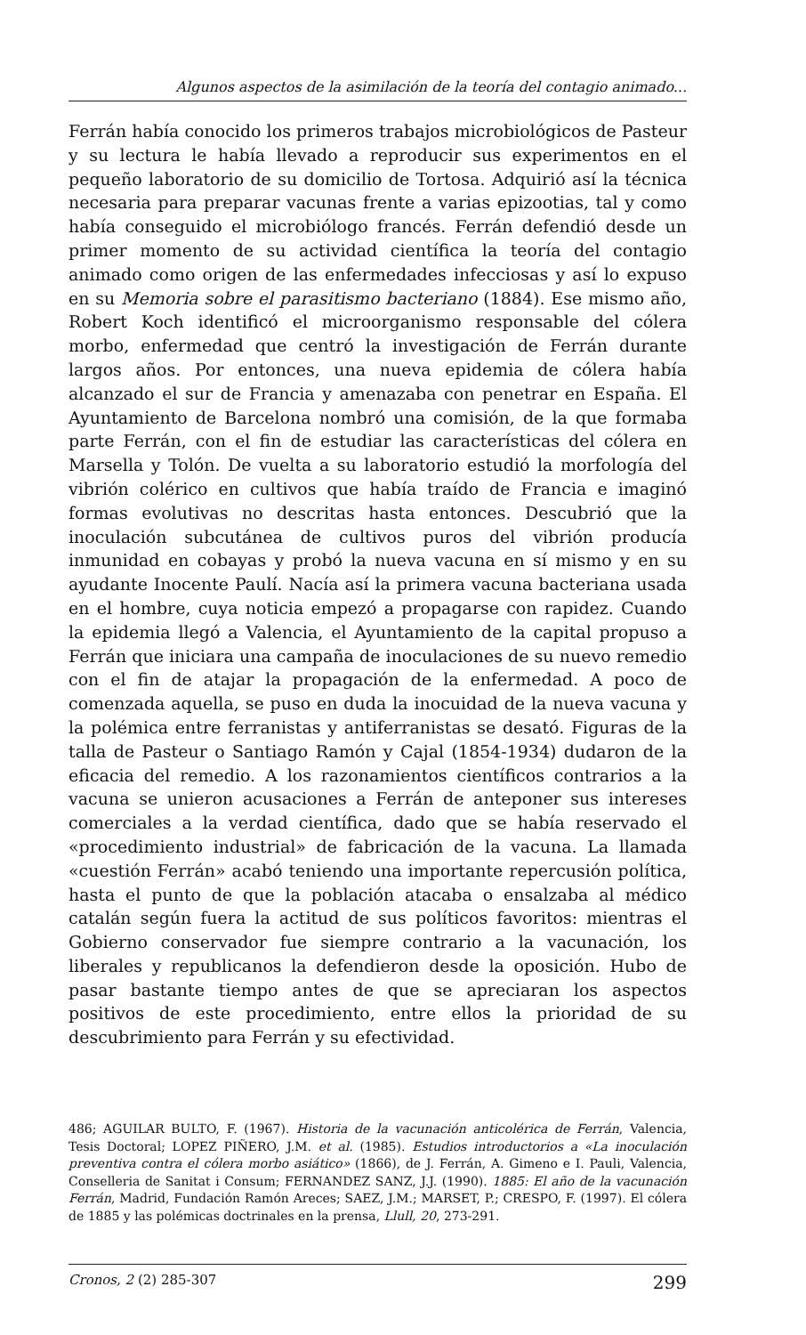Algunos aspectos de la asimilación de la teoría del contagio animado...
Ferrán había conocido los primeros trabajos microbiológicos de Pasteur y su lectura le había llevado a reproducir sus experimentos en el pequeño laboratorio de su domicilio de Tortosa. Adquirió así la técnica necesaria para preparar vacunas frente a varias epizootias, tal y como había conseguido el microbiólogo francés. Ferrán defendió desde un primer momento de su actividad científica la teoría del contagio animado como origen de las enfermedades infecciosas y así lo expuso en su Memoria sobre el parasitismo bacteriano (1884). Ese mismo año, Robert Koch identificó el microorganismo responsable del cólera morbo, enfermedad que centró la investigación de Ferrán durante largos años. Por entonces, una nueva epidemia de cólera había alcanzado el sur de Francia y amenazaba con penetrar en España. El Ayuntamiento de Barcelona nombró una comisión, de la que formaba parte Ferrán, con el fin de estudiar las características del cólera en Marsella y Tolón. De vuelta a su laboratorio estudió la morfología del vibrión colérico en cultivos que había traído de Francia e imaginó formas evolutivas no descritas hasta entonces. Descubrió que la inoculación subcutánea de cultivos puros del vibrión producía inmunidad en cobayas y probó la nueva vacuna en sí mismo y en su ayudante Inocente Paulí. Nacía así la primera vacuna bacteriana usada en el hombre, cuya noticia empezó a propagarse con rapidez. Cuando la epidemia llegó a Valencia, el Ayuntamiento de la capital propuso a Ferrán que iniciara una campaña de inoculaciones de su nuevo remedio con el fin de atajar la propagación de la enfermedad. A poco de comenzada aquella, se puso en duda la inocuidad de la nueva vacuna y la polémica entre ferranistas y antiferranistas se desató. Figuras de la talla de Pasteur o Santiago Ramón y Cajal (1854-1934) dudaron de la eficacia del remedio. A los razonamientos científicos contrarios a la vacuna se unieron acusaciones a Ferrán de anteponer sus intereses comerciales a la verdad científica, dado que se había reservado el «procedimiento industrial» de fabricación de la vacuna. La llamada «cuestión Ferrán» acabó teniendo una importante repercusión política, hasta el punto de que la población atacaba o ensalzaba al médico catalán según fuera la actitud de sus políticos favoritos: mientras el Gobierno conservador fue siempre contrario a la vacunación, los liberales y republicanos la defendieron desde la oposición. Hubo de pasar bastante tiempo antes de que se apreciaran los aspectos positivos de este procedimiento, entre ellos la prioridad de su descubrimiento para Ferrán y su efectividad.
486; AGUILAR BULTO, F. (1967). Historia de la vacunación anticolérica de Ferrán, Valencia, Tesis Doctoral; LOPEZ PIÑERO, J.M. et al. (1985). Estudios introductorios a «La inoculación preventiva contra el cólera morbo asiático» (1866), de J. Ferrán, A. Gimeno e I. Pauli, Valencia, Conselleria de Sanitat i Consum; FERNANDEZ SANZ, J.J. (1990). 1885: El año de la vacunación Ferrán, Madrid, Fundación Ramón Areces; SAEZ, J.M.; MARSET, P.; CRESPO, F. (1997). El cólera de 1885 y las polémicas doctrinales en la prensa, Llull, 20, 273-291.
Cronos, 2 (2) 285-307 299